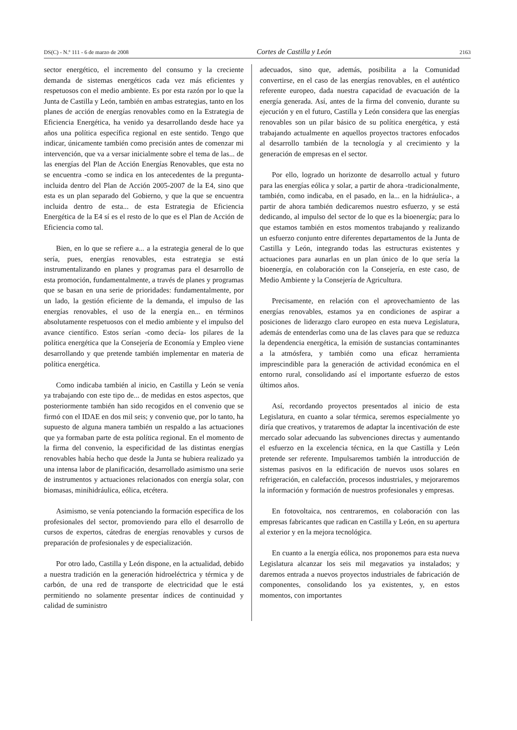DS(C) - N.º 111 - 6 de marzo de 2008 Cortes de Castilla y León 2163
sector energético, el incremento del consumo y la creciente demanda de sistemas energéticos cada vez más eficientes y respetuosos con el medio ambiente. Es por esta razón por lo que la Junta de Castilla y León, también en ambas estrategias, tanto en los planes de acción de energías renovables como en la Estrategia de Eficiencia Energética, ha venido ya desarrollando desde hace ya años una política específica regional en este sentido. Tengo que indicar, únicamente también como precisión antes de comenzar mi intervención, que va a versar inicialmente sobre el tema de las... de las energías del Plan de Acción Energías Renovables, que esta no se encuentra -como se indica en los antecedentes de la pregunta- incluida dentro del Plan de Acción 2005-2007 de la E4, sino que esta es un plan separado del Gobierno, y que la que se encuentra incluida dentro de esta... de esta Estrategia de Eficiencia Energética de la E4 sí es el resto de lo que es el Plan de Acción de Eficiencia como tal.
Bien, en lo que se refiere a... a la estrategia general de lo que sería, pues, energías renovables, esta estrategia se está instrumentalizando en planes y programas para el desarrollo de esta promoción, fundamentalmente, a través de planes y programas que se basan en una serie de prioridades: fundamentalmente, por un lado, la gestión eficiente de la demanda, el impulso de las energías renovables, el uso de la energía en... en términos absolutamente respetuosos con el medio ambiente y el impulso del avance científico. Estos serían -como decía- los pilares de la política energética que la Consejería de Economía y Empleo viene desarrollando y que pretende también implementar en materia de política energética.
Como indicaba también al inicio, en Castilla y León se venía ya trabajando con este tipo de... de medidas en estos aspectos, que posteriormente también han sido recogidos en el convenio que se firmó con el IDAE en dos mil seis; y convenio que, por lo tanto, ha supuesto de alguna manera también un respaldo a las actuaciones que ya formaban parte de esta política regional. En el momento de la firma del convenio, la especificidad de las distintas energías renovables había hecho que desde la Junta se hubiera realizado ya una intensa labor de planificación, desarrollado asimismo una serie de instrumentos y actuaciones relacionados con energía solar, con biomasas, minihidráulica, eólica, etcétera.
Asimismo, se venía potenciando la formación específica de los profesionales del sector, promoviendo para ello el desarrollo de cursos de expertos, cátedras de energías renovables y cursos de preparación de profesionales y de especialización.
Por otro lado, Castilla y León dispone, en la actualidad, debido a nuestra tradición en la generación hidroeléctrica y térmica y de carbón, de una red de transporte de electricidad que le está permitiendo no solamente presentar índices de continuidad y calidad de suministro
adecuados, sino que, además, posibilita a la Comunidad convertirse, en el caso de las energías renovables, en el auténtico referente europeo, dada nuestra capacidad de evacuación de la energía generada. Así, antes de la firma del convenio, durante su ejecución y en el futuro, Castilla y León considera que las energías renovables son un pilar básico de su política energética, y está trabajando actualmente en aquellos proyectos tractores enfocados al desarrollo también de la tecnología y al crecimiento y la generación de empresas en el sector.
Por ello, logrado un horizonte de desarrollo actual y futuro para las energías eólica y solar, a partir de ahora -tradicionalmente, también, como indicaba, en el pasado, en la... en la hidráulica-, a partir de ahora también dedicaremos nuestro esfuerzo, y se está dedicando, al impulso del sector de lo que es la bioenergía; para lo que estamos también en estos momentos trabajando y realizando un esfuerzo conjunto entre diferentes departamentos de la Junta de Castilla y León, integrando todas las estructuras existentes y actuaciones para aunarlas en un plan único de lo que sería la bioenergía, en colaboración con la Consejería, en este caso, de Medio Ambiente y la Consejería de Agricultura.
Precisamente, en relación con el aprovechamiento de las energías renovables, estamos ya en condiciones de aspirar a posiciones de liderazgo claro europeo en esta nueva Legislatura, además de entenderlas como una de las claves para que se reduzca la dependencia energética, la emisión de sustancias contaminantes a la atmósfera, y también como una eficaz herramienta imprescindible para la generación de actividad económica en el entorno rural, consolidando así el importante esfuerzo de estos últimos años.
Así, recordando proyectos presentados al inicio de esta Legislatura, en cuanto a solar térmica, seremos especialmente yo diría que creativos, y trataremos de adaptar la incentivación de este mercado solar adecuando las subvenciones directas y aumentando el esfuerzo en la excelencia técnica, en la que Castilla y León pretende ser referente. Impulsaremos también la introducción de sistemas pasivos en la edificación de nuevos usos solares en refrigeración, en calefacción, procesos industriales, y mejoraremos la información y formación de nuestros profesionales y empresas.
En fotovoltaica, nos centraremos, en colaboración con las empresas fabricantes que radican en Castilla y León, en su apertura al exterior y en la mejora tecnológica.
En cuanto a la energía eólica, nos proponemos para esta nueva Legislatura alcanzar los seis mil megavatios ya instalados; y daremos entrada a nuevos proyectos industriales de fabricación de componentes, consolidando los ya existentes, y, en estos momentos, con importantes